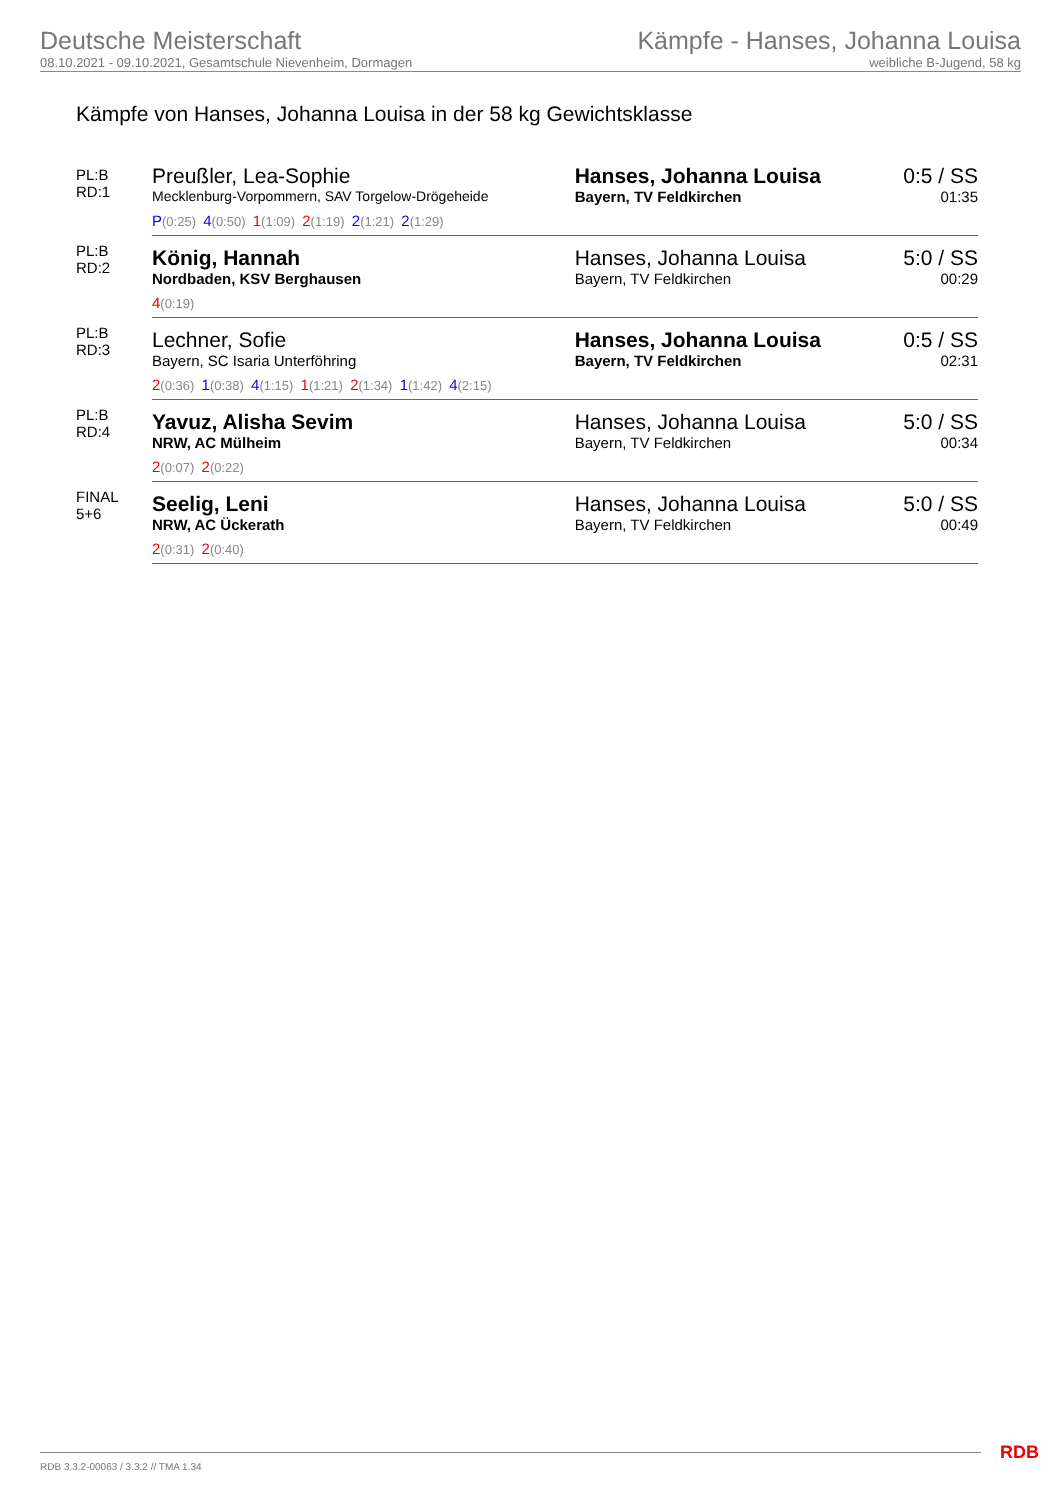Deutsche Meisterschaft
08.10.2021 - 09.10.2021, Gesamtschule Nievenheim, Dormagen
Kämpfe - Hanses, Johanna Louisa
weibliche B-Jugend, 58 kg
Kämpfe von Hanses, Johanna Louisa in der 58 kg Gewichtsklasse
| PL:B RD:1 | Preußler, Lea-Sophie Mecklenburg-Vorpommern, SAV Torgelow-Drögeheide | Hanses, Johanna Louisa Bayern, TV Feldkirchen | 0:5 / SS 01:35 |
| | P (0:25) 4 (0:50) 1 (1:09) 2 (1:19) 2 (1:21) 2 (1:29) | | |
| PL:B RD:2 | König, Hannah Nordbaden, KSV Berghausen | Hanses, Johanna Louisa Bayern, TV Feldkirchen | 5:0 / SS 00:29 |
| | 4 (0:19) | | |
| PL:B RD:3 | Lechner, Sofie Bayern, SC Isaria Unterföhring | Hanses, Johanna Louisa Bayern, TV Feldkirchen | 0:5 / SS 02:31 |
| | 2 (0:36) 1 (0:38) 4 (1:15) 1 (1:21) 2 (1:34) 1 (1:42) 4 (2:15) | | |
| PL:B RD:4 | Yavuz, Alisha Sevim NRW, AC Mülheim | Hanses, Johanna Louisa Bayern, TV Feldkirchen | 5:0 / SS 00:34 |
| | 2 (0:07) 2 (0:22) | | |
| FINAL 5+6 | Seelig, Leni NRW, AC Ückerath | Hanses, Johanna Louisa Bayern, TV Feldkirchen | 5:0 / SS 00:49 |
| | 2 (0:31) 2 (0:40) | | |
RDB 3.3.2-00063 / 3.3.2 // TMA 1.34
RDB